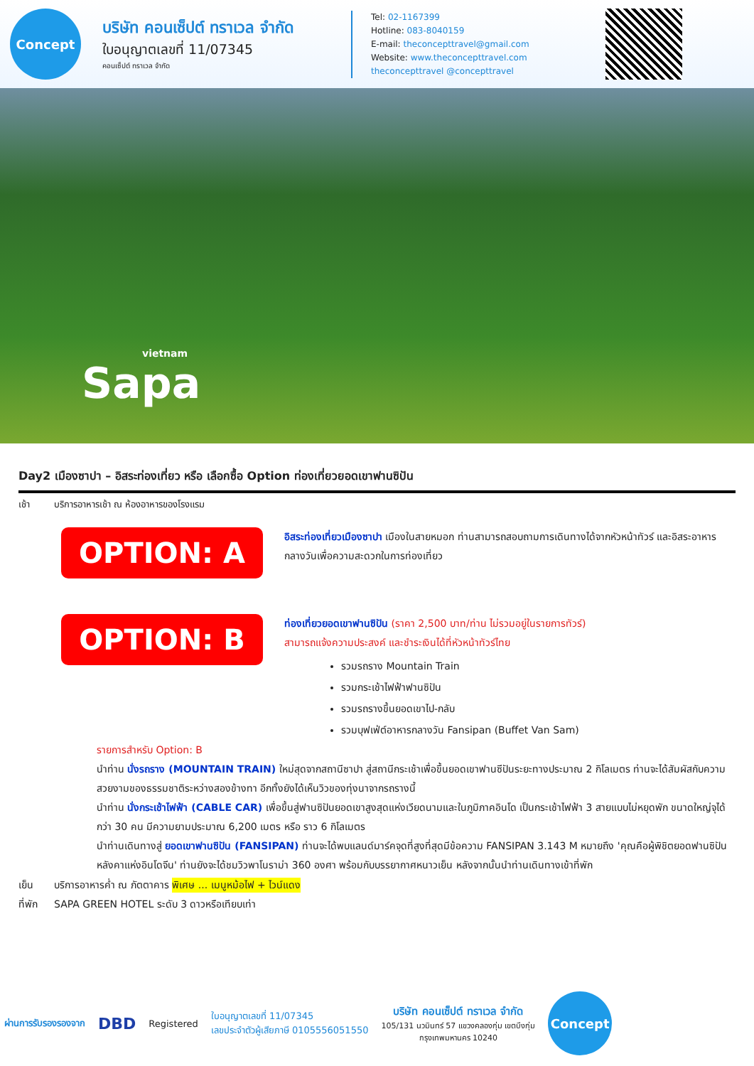Concept
บริษัท คอนเซ็ปต์ ทราเวล จำกัด
ใบอนุญาตเลขที่ 11/07345
คอนเซ็ปต์ ทราเวล จำกัด
Tel: 02-1167399
Hotline: 083-8040159
E-mail: theconcepttravel@gmail.com
Website: www.theconcepttravel.com
theconcepttravel @concepttravel
vietnam
Sapa
Day2 เมืองซาปา – อิสระท่องเที่ยว หรือ เลือกซื้อ Option ท่องเที่ยวยอดเขาฟานซิปัน
เช้า บริการอาหารเช้า ณ ห้องอาหารของโรงแรม
OPTION: A
อิสระท่องเที่ยวเมืองซาปา เมืองในสายหมอก ท่านสามารถสอบถามการเดินทางได้จากหัวหน้าทัวร์ และอิสระอาหารกลางวันเพื่อความสะดวกในการท่องเที่ยว
OPTION: B
ท่องเที่ยวยอดเขาฟานซิปัน (ราคา 2,500 บาท/ท่าน ไม่รวมอยู่ในรายการทัวร์)
สามารถแจ้งความประสงค์ และชำระเงินได้ที่หัวหน้าทัวร์ไทย
รวมรถราง Mountain Train
รวมกระเช้าไฟฟ้าฟานซิปัน
รวมรถรางขึ้นยอดเขาไป-กลับ
รวมบุฟเฟ่ต์อาหารกลางวัน Fansipan (Buffet Van Sam)
รายการสำหรับ Option: B
นำท่าน นั่งรถราง (MOUNTAIN TRAIN) ใหม่สุดจากสถานีซาปา สู่สถานีกระเช้าเพื่อขึ้นยอดเขาฟานซีปันระยะทางประมาณ 2 กิโลเมตร ท่านจะได้สัมผัสกับความสวยงามของธรรมชาติระหว่างสองข้างทา อีกทั้งยังได้เห็นวิวของทุ่งนาจากรถรางนี้
นำท่าน นั่งกระเช้าไฟฟ้า (CABLE CAR) เพื่อขึ้นสู่ฟานซิปันยอดเขาสูงสุดแห่งเวียดนามและในภูมิภาคอินโด เป็นกระเช้าไฟฟ้า 3 สายแบบไม่หยุดพัก ขนาดใหญ่จุได้กว่า 30 คน มีความยามประมาณ 6,200 เมตร หรือ ราว 6 กิโลเมตร
นำท่านเดินทางสู่ ยอดเขาฟานซิปัน (FANSIPAN) ท่านจะได้พบแลนด์มาร์คจุดที่สูงที่สุดมีข้อความ FANSIPAN 3.143 M หมายถึง 'คุณคือผู้พิชิตยอดฟานซิปันหลังคาแห่งอินโดจีน' ท่านยังจะได้ชมวิวพาโนราม่า 360 องศา พร้อมกับบรรยากาศหนาวเย็น หลังจากนั้นนำท่านเดินทางเข้าที่พัก
เย็น บริการอาหารค่ำ ณ ภัตตาคาร พิเศษ ... เมนูหม้อไฟ + ไวน์แดง
ที่พัก SAPA GREEN HOTEL ระดับ 3 ดาวหรือเทียบเท่า
ผ่านการรับรองรองจาก
DBD
Registered
ใบอนุญาตเลขที่ 11/07345
เลขประจำตัวผู้เสียภาษี 0105556051550
บริษัท คอนเซ็ปต์ ทราเวล จำกัด
105/131 นวมินทร์ 57 แขวงคลองกุ่ม เขตบึงกุ่ม
กรุงเทพมหานคร 10240
Concept